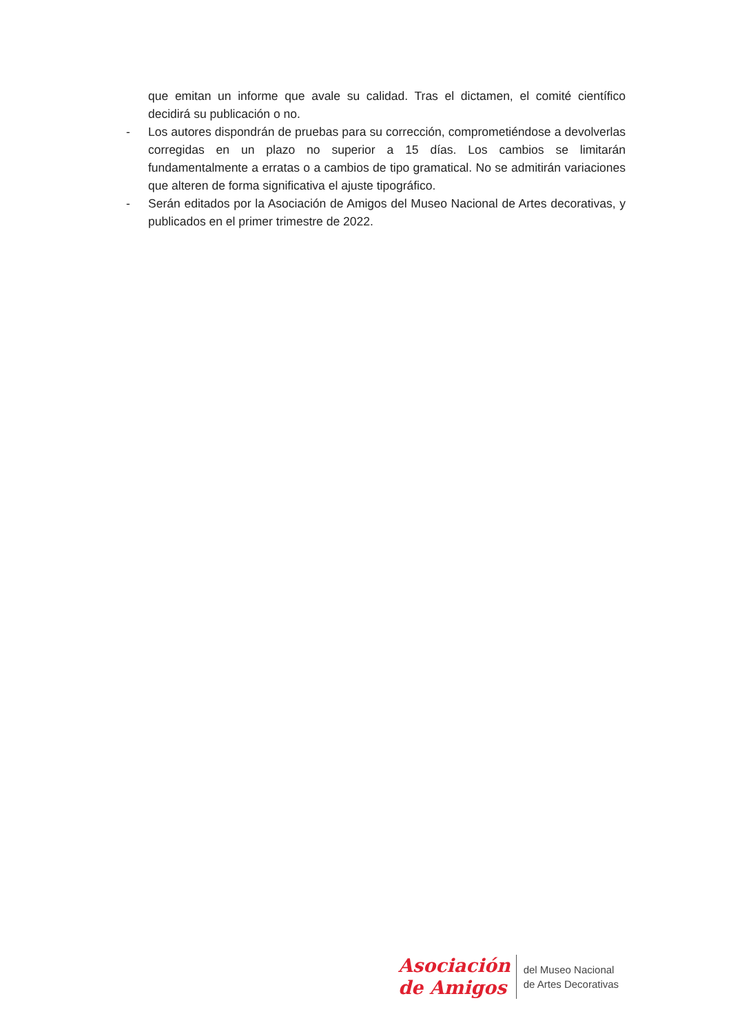que emitan un informe que avale su calidad. Tras el dictamen, el comité científico decidirá su publicación o no.
- Los autores dispondrán de pruebas para su corrección, comprometiéndose a devolverlas corregidas en un plazo no superior a 15 días. Los cambios se limitarán fundamentalmente a erratas o a cambios de tipo gramatical. No se admitirán variaciones que alteren de forma significativa el ajuste tipográfico.
- Serán editados por la Asociación de Amigos del Museo Nacional de Artes decorativas, y publicados en el primer trimestre de 2022.
Asociación
de Amigos
del Museo Nacional
de Artes Decorativas